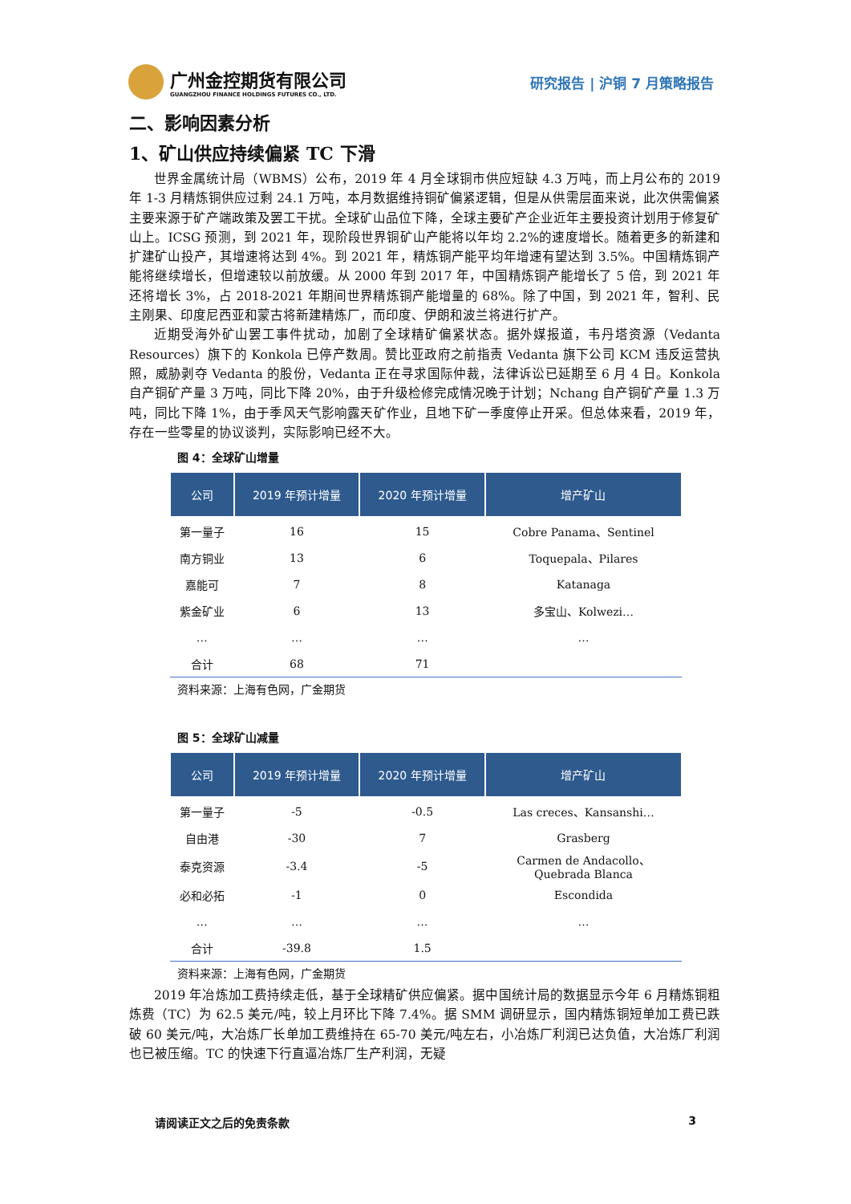广州金控期货有限公司
GUANGZHOU FINANCE HOLDINGS FUTURES CO., LTD.
研究报告 | 沪铜 7 月策略报告
二、影响因素分析
1、矿山供应持续偏紧 TC 下滑
世界金属统计局（WBMS）公布，2019 年 4 月全球铜市供应短缺 4.3 万吨，而上月公布的 2019 年 1-3 月精炼铜供应过剩 24.1 万吨，本月数据维持铜矿偏紧逻辑，但是从供需层面来说，此次供需偏紧主要来源于矿产端政策及罢工干扰。全球矿山品位下降，全球主要矿产企业近年主要投资计划用于修复矿山上。ICSG 预测，到 2021 年，现阶段世界铜矿山产能将以年均 2.2%的速度增长。随着更多的新建和扩建矿山投产，其增速将达到 4%。到 2021 年，精炼铜产能平均年增速有望达到 3.5%。中国精炼铜产能将继续增长，但增速较以前放缓。从 2000 年到 2017 年，中国精炼铜产能增长了 5 倍，到 2021 年还将增长 3%，占 2018-2021 年期间世界精炼铜产能增量的 68%。除了中国，到 2021 年，智利、民主刚果、印度尼西亚和蒙古将新建精炼厂，而印度、伊朗和波兰将进行扩产。
近期受海外矿山罢工事件扰动，加剧了全球精矿偏紧状态。据外媒报道，韦丹塔资源（Vedanta Resources）旗下的 Konkola 已停产数周。赞比亚政府之前指责 Vedanta 旗下公司 KCM 违反运营执照，威胁剥夺 Vedanta 的股份，Vedanta 正在寻求国际仲裁，法律诉讼已延期至 6 月 4 日。Konkola 自产铜矿产量 3 万吨，同比下降 20%，由于升级检修完成情况晚于计划；Nchang 自产铜矿产量 1.3 万吨，同比下降 1%，由于季风天气影响露天矿作业，且地下矿一季度停止开采。但总体来看，2019 年，存在一些零星的协议谈判，实际影响已经不大。
图 4：全球矿山增量
| 公司 | 2019 年预计增量 | 2020 年预计增量 | 增产矿山 |
| --- | --- | --- | --- |
| 第一量子 | 16 | 15 | Cobre Panama、Sentinel |
| 南方铜业 | 13 | 6 | Toquepala、Pilares |
| 嘉能可 | 7 | 8 | Katanaga |
| 紫金矿业 | 6 | 13 | 多宝山、Kolwezi… |
| … | … | … | … |
| 合计 | 68 | 71 | |
资料来源：上海有色网，广金期货
图 5：全球矿山减量
| 公司 | 2019 年预计增量 | 2020 年预计增量 | 增产矿山 |
| --- | --- | --- | --- |
| 第一量子 | -5 | -0.5 | Las creces、Kansanshi… |
| 自由港 | -30 | 7 | Grasberg |
| 泰克资源 | -3.4 | -5 | Carmen de Andacollo、 Quebrada Blanca |
| 必和必拓 | -1 | 0 | Escondida |
| … | … | … | … |
| 合计 | -39.8 | 1.5 | |
资料来源：上海有色网，广金期货
2019 年冶炼加工费持续走低，基于全球精矿供应偏紧。据中国统计局的数据显示今年 6 月精炼铜粗炼费（TC）为 62.5 美元/吨，较上月环比下降 7.4%。据 SMM 调研显示，国内精炼铜短单加工费已跌破 60 美元/吨，大冶炼厂长单加工费维持在 65-70 美元/吨左右，小冶炼厂利润已达负值，大冶炼厂利润也已被压缩。TC 的快速下行直逼冶炼厂生产利润，无疑
请阅读正文之后的免责条款 3